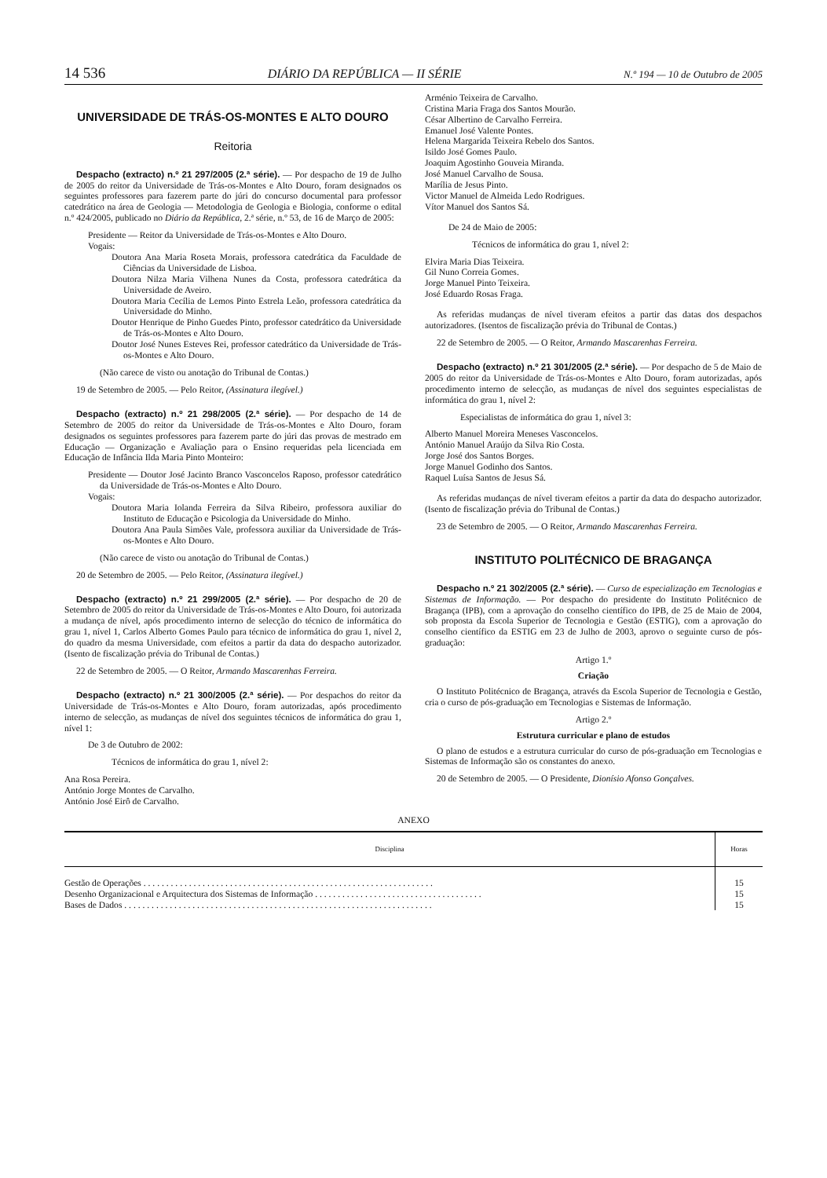14 536 DIÁRIO DA REPÚBLICA — II SÉRIE N.º 194 — 10 de Outubro de 2005
UNIVERSIDADE DE TRÁS-OS-MONTES E ALTO DOURO
Reitoria
Despacho (extracto) n.º 21 297/2005 (2.ª série). — Por despacho de 19 de Julho de 2005 do reitor da Universidade de Trás-os-Montes e Alto Douro, foram designados os seguintes professores para fazerem parte do júri do concurso documental para professor catedrático na área de Geologia — Metodologia de Geologia e Biologia, conforme o edital n.º 424/2005, publicado no Diário da República, 2.ª série, n.º 53, de 16 de Março de 2005:
Presidente — Reitor da Universidade de Trás-os-Montes e Alto Douro.
Vogais:
Doutora Ana Maria Roseta Morais, professora catedrática da Faculdade de Ciências da Universidade de Lisboa.
Doutora Nilza Maria Vilhena Nunes da Costa, professora catedrática da Universidade de Aveiro.
Doutora Maria Cecília de Lemos Pinto Estrela Leão, professora catedrática da Universidade do Minho.
Doutor Henrique de Pinho Guedes Pinto, professor catedrático da Universidade de Trás-os-Montes e Alto Douro.
Doutor José Nunes Esteves Rei, professor catedrático da Universidade de Trás-os-Montes e Alto Douro.
(Não carece de visto ou anotação do Tribunal de Contas.)
19 de Setembro de 2005. — Pelo Reitor, (Assinatura ilegível.)
Despacho (extracto) n.º 21 298/2005 (2.ª série). — Por despacho de 14 de Setembro de 2005 do reitor da Universidade de Trás-os-Montes e Alto Douro, foram designados os seguintes professores para fazerem parte do júri das provas de mestrado em Educação — Organização e Avaliação para o Ensino requeridas pela licenciada em Educação de Infância Ilda Maria Pinto Monteiro:
Presidente — Doutor José Jacinto Branco Vasconcelos Raposo, professor catedrático da Universidade de Trás-os-Montes e Alto Douro.
Vogais:
Doutora Maria Iolanda Ferreira da Silva Ribeiro, professora auxiliar do Instituto de Educação e Psicologia da Universidade do Minho.
Doutora Ana Paula Simões Vale, professora auxiliar da Universidade de Trás-os-Montes e Alto Douro.
(Não carece de visto ou anotação do Tribunal de Contas.)
20 de Setembro de 2005. — Pelo Reitor, (Assinatura ilegível.)
Despacho (extracto) n.º 21 299/2005 (2.ª série). — Por despacho de 20 de Setembro de 2005 do reitor da Universidade de Trás-os-Montes e Alto Douro, foi autorizada a mudança de nível, após procedimento interno de selecção do técnico de informática do grau 1, nível 1, Carlos Alberto Gomes Paulo para técnico de informática do grau 1, nível 2, do quadro da mesma Universidade, com efeitos a partir da data do despacho autorizador. (Isento de fiscalização prévia do Tribunal de Contas.)
22 de Setembro de 2005. — O Reitor, Armando Mascarenhas Ferreira.
Despacho (extracto) n.º 21 300/2005 (2.ª série). — Por despachos do reitor da Universidade de Trás-os-Montes e Alto Douro, foram autorizadas, após procedimento interno de selecção, as mudanças de nível dos seguintes técnicos de informática do grau 1, nível 1:
De 3 de Outubro de 2002:
Técnicos de informática do grau 1, nível 2:
Ana Rosa Pereira.
António Jorge Montes de Carvalho.
António José Eirô de Carvalho.
Arménio Teixeira de Carvalho.
Cristina Maria Fraga dos Santos Mourão.
César Albertino de Carvalho Ferreira.
Emanuel José Valente Pontes.
Helena Margarida Teixeira Rebelo dos Santos.
Isildo José Gomes Paulo.
Joaquim Agostinho Gouveia Miranda.
José Manuel Carvalho de Sousa.
Marília de Jesus Pinto.
Victor Manuel de Almeida Ledo Rodrigues.
Vítor Manuel dos Santos Sá.
De 24 de Maio de 2005:
Técnicos de informática do grau 1, nível 2:
Elvira Maria Dias Teixeira.
Gil Nuno Correia Gomes.
Jorge Manuel Pinto Teixeira.
José Eduardo Rosas Fraga.
As referidas mudanças de nível tiveram efeitos a partir das datas dos despachos autorizadores. (Isentos de fiscalização prévia do Tribunal de Contas.)
22 de Setembro de 2005. — O Reitor, Armando Mascarenhas Ferreira.
Despacho (extracto) n.º 21 301/2005 (2.ª série). — Por despacho de 5 de Maio de 2005 do reitor da Universidade de Trás-os-Montes e Alto Douro, foram autorizadas, após procedimento interno de selecção, as mudanças de nível dos seguintes especialistas de informática do grau 1, nível 2:
Especialistas de informática do grau 1, nível 3:
Alberto Manuel Moreira Meneses Vasconcelos.
António Manuel Araújo da Silva Rio Costa.
Jorge José dos Santos Borges.
Jorge Manuel Godinho dos Santos.
Raquel Luísa Santos de Jesus Sá.
As referidas mudanças de nível tiveram efeitos a partir da data do despacho autorizador. (Isento de fiscalização prévia do Tribunal de Contas.)
23 de Setembro de 2005. — O Reitor, Armando Mascarenhas Ferreira.
INSTITUTO POLITÉCNICO DE BRAGANÇA
Despacho n.º 21 302/2005 (2.ª série). — Curso de especialização em Tecnologias e Sistemas de Informação. — Por despacho do presidente do Instituto Politécnico de Bragança (IPB), com a aprovação do conselho científico do IPB, de 25 de Maio de 2004, sob proposta da Escola Superior de Tecnologia e Gestão (ESTIG), com a aprovação do conselho científico da ESTIG em 23 de Julho de 2003, aprovo o seguinte curso de pós-graduação:
Artigo 1.º
Criação
O Instituto Politécnico de Bragança, através da Escola Superior de Tecnologia e Gestão, cria o curso de pós-graduação em Tecnologias e Sistemas de Informação.
Artigo 2.º
Estrutura curricular e plano de estudos
O plano de estudos e a estrutura curricular do curso de pós-graduação em Tecnologias e Sistemas de Informação são os constantes do anexo.
20 de Setembro de 2005. — O Presidente, Dionísio Afonso Gonçalves.
ANEXO
| Disciplina | Horas |
| --- | --- |
| Gestão de Operações . . . . . . . . . . . . . . . . . . . . . . . . . . . . . . . . . . . . . . . . . . . . . . . . . . . . . . . . . . . . . . . . | 15 |
| Desenho Organizacional e Arquitectura dos Sistemas de Informação . . . . . . . . . . . . . . . . . . . . . . . . . . . . . . . . . . . . . | 15 |
| Bases de Dados . . . . . . . . . . . . . . . . . . . . . . . . . . . . . . . . . . . . . . . . . . . . . . . . . . . . . . . . . . . . . . . . . . . . | 15 |